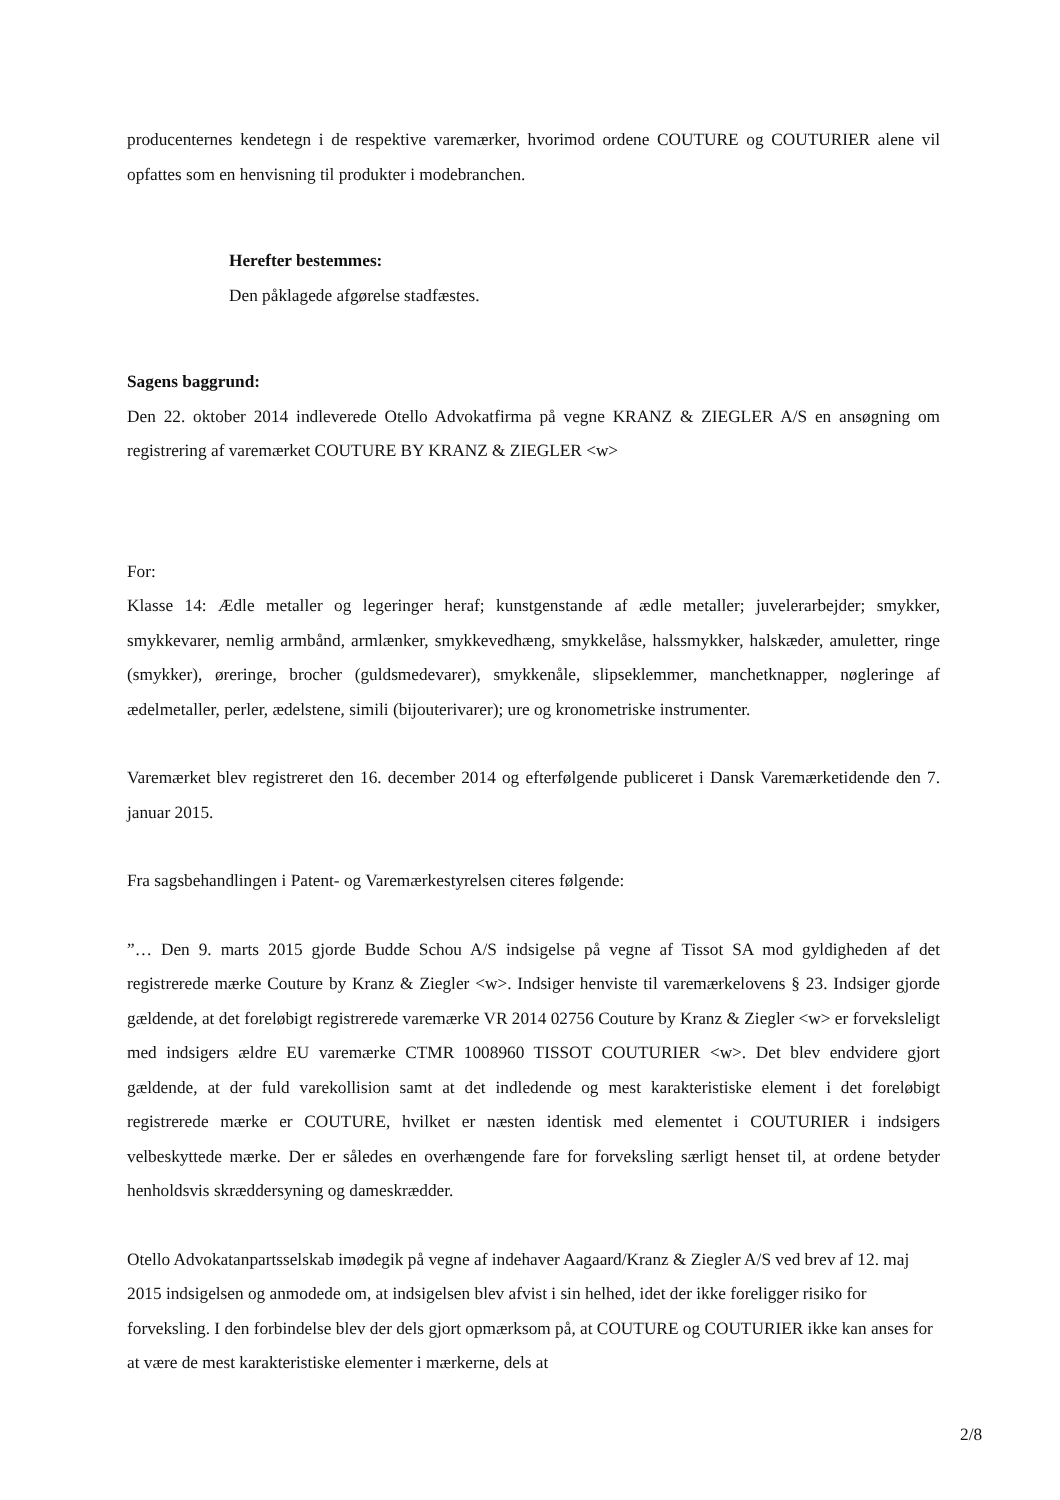producenternes kendetegn i de respektive varemærker, hvorimod ordene COUTURE og COUTURIER alene vil opfattes som en henvisning til produkter i modebranchen.
Herefter bestemmes:
Den påklagede afgørelse stadfæstes.
Sagens baggrund:
Den 22. oktober 2014 indleverede Otello Advokatfirma på vegne KRANZ & ZIEGLER A/S en ansøgning om registrering af varemærket COUTURE BY KRANZ & ZIEGLER <w>
For:
Klasse 14: Ædle metaller og legeringer heraf; kunstgenstande af ædle metaller; juvelerarbejder; smykker, smykkevarer, nemlig armbånd, armlænker, smykkevedhæng, smykkelåse, halssmykker, halskæder, amuletter, ringe (smykker), øreringe, brocher (guldsmedevarer), smykkenåle, slipseklemmer, manchetknapper, nøgleringe af ædelmetaller, perler, ædelstene, simili (bijouterivarer); ure og kronometriske instrumenter.
Varemærket blev registreret den 16. december 2014 og efterfølgende publiceret i Dansk Varemærketidende den 7. januar 2015.
Fra sagsbehandlingen i Patent- og Varemærkestyrelsen citeres følgende:
”… Den 9. marts 2015 gjorde Budde Schou A/S indsigelse på vegne af Tissot SA mod gyldigheden af det registrerede mærke Couture by Kranz & Ziegler <w>. Indsiger henviste til varemærkelovens § 23. Indsiger gjorde gældende, at det foreløbigt registrerede varemærke VR 2014 02756 Couture by Kranz & Ziegler <w> er forveksleligt med indsigers ældre EU varemærke CTMR 1008960 TISSOT COUTURIER <w>. Det blev endvidere gjort gældende, at der fuld varekollision samt at det indledende og mest karakteristiske element i det foreløbigt registrerede mærke er COUTURE, hvilket er næsten identisk med elementet i COUTURIER i indsigers velbeskyttede mærke. Der er således en overhængende fare for forveksling særligt henset til, at ordene betyder henholdsvis skræddersyning og dameskrædder.
Otello Advokatanpartsselskab imødegik på vegne af indehaver Aagaard/Kranz & Ziegler A/S ved brev af 12. maj 2015 indsigelsen og anmodede om, at indsigelsen blev afvist i sin helhed, idet der ikke foreligger risiko for forveksling. I den forbindelse blev der dels gjort opmærksom på, at COUTURE og COUTURIER ikke kan anses for at være de mest karakteristiske elementer i mærkerne, dels at
2/8